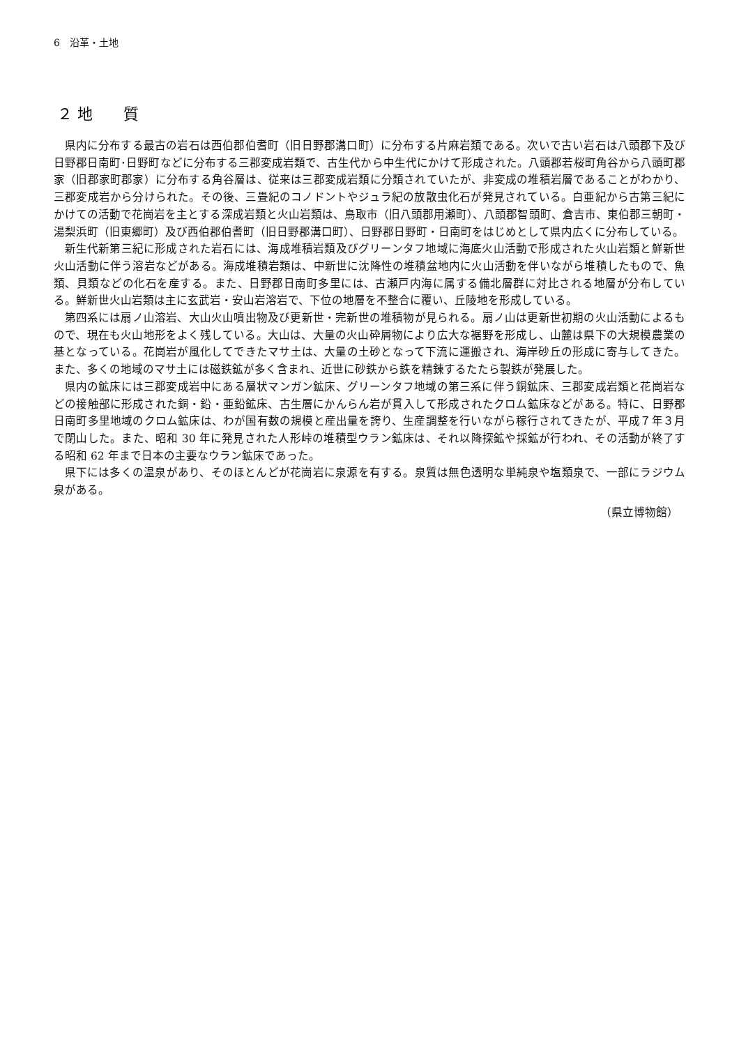6　沿革・土地
２ 地　　質
県内に分布する最古の岩石は西伯郡伯耆町（旧日野郡溝口町）に分布する片麻岩類である。次いで古い岩石は八頭郡下及び日野郡日南町･日野町などに分布する三郡変成岩類で、古生代から中生代にかけて形成された。八頭郡若桜町角谷から八頭町郡家（旧郡家町郡家）に分布する角谷層は、従来は三郡変成岩類に分類されていたが、非変成の堆積岩層であることがわかり、三郡変成岩から分けられた。その後、三畳紀のコノドントやジュラ紀の放散虫化石が発見されている。白亜紀から古第三紀にかけての活動で花崗岩を主とする深成岩類と火山岩類は、鳥取市（旧八頭郡用瀬町）、八頭郡智頭町、倉吉市、東伯郡三朝町・湯梨浜町（旧東郷町）及び西伯郡伯耆町（旧日野郡溝口町）、日野郡日野町・日南町をはじめとして県内広くに分布している。
新生代新第三紀に形成された岩石には、海成堆積岩類及びグリーンタフ地域に海底火山活動で形成された火山岩類と鮮新世火山活動に伴う溶岩などがある。海成堆積岩類は、中新世に沈降性の堆積盆地内に火山活動を伴いながら堆積したもので、魚類、貝類などの化石を産する。また、日野郡日南町多里には、古瀬戸内海に属する備北層群に対比される地層が分布している。鮮新世火山岩類は主に玄武岩・安山岩溶岩で、下位の地層を不整合に覆い、丘陵地を形成している。
第四系には扇ノ山溶岩、大山火山噴出物及び更新世・完新世の堆積物が見られる。扇ノ山は更新世初期の火山活動によるもので、現在も火山地形をよく残している。大山は、大量の火山砕屑物により広大な裾野を形成し、山麓は県下の大規模農業の基となっている。花崗岩が風化してできたマサ土は、大量の土砂となって下流に運搬され、海岸砂丘の形成に寄与してきた。また、多くの地域のマサ土には磁鉄鉱が多く含まれ、近世に砂鉄から鉄を精錬するたたら製鉄が発展した。
県内の鉱床には三郡変成岩中にある層状マンガン鉱床、グリーンタフ地域の第三系に伴う銅鉱床、三郡変成岩類と花崗岩などの接触部に形成された銅・鉛・亜鉛鉱床、古生層にかんらん岩が貫入して形成されたクロム鉱床などがある。特に、日野郡日南町多里地域のクロム鉱床は、わが国有数の規模と産出量を誇り、生産調整を行いながら稼行されてきたが、平成７年３月で閉山した。また、昭和 30 年に発見された人形峠の堆積型ウラン鉱床は、それ以降探鉱や採鉱が行われ、その活動が終了する昭和 62 年まで日本の主要なウラン鉱床であった。
県下には多くの温泉があり、そのほとんどが花崗岩に泉源を有する。泉質は無色透明な単純泉や塩類泉で、一部にラジウム泉がある。
（県立博物館）